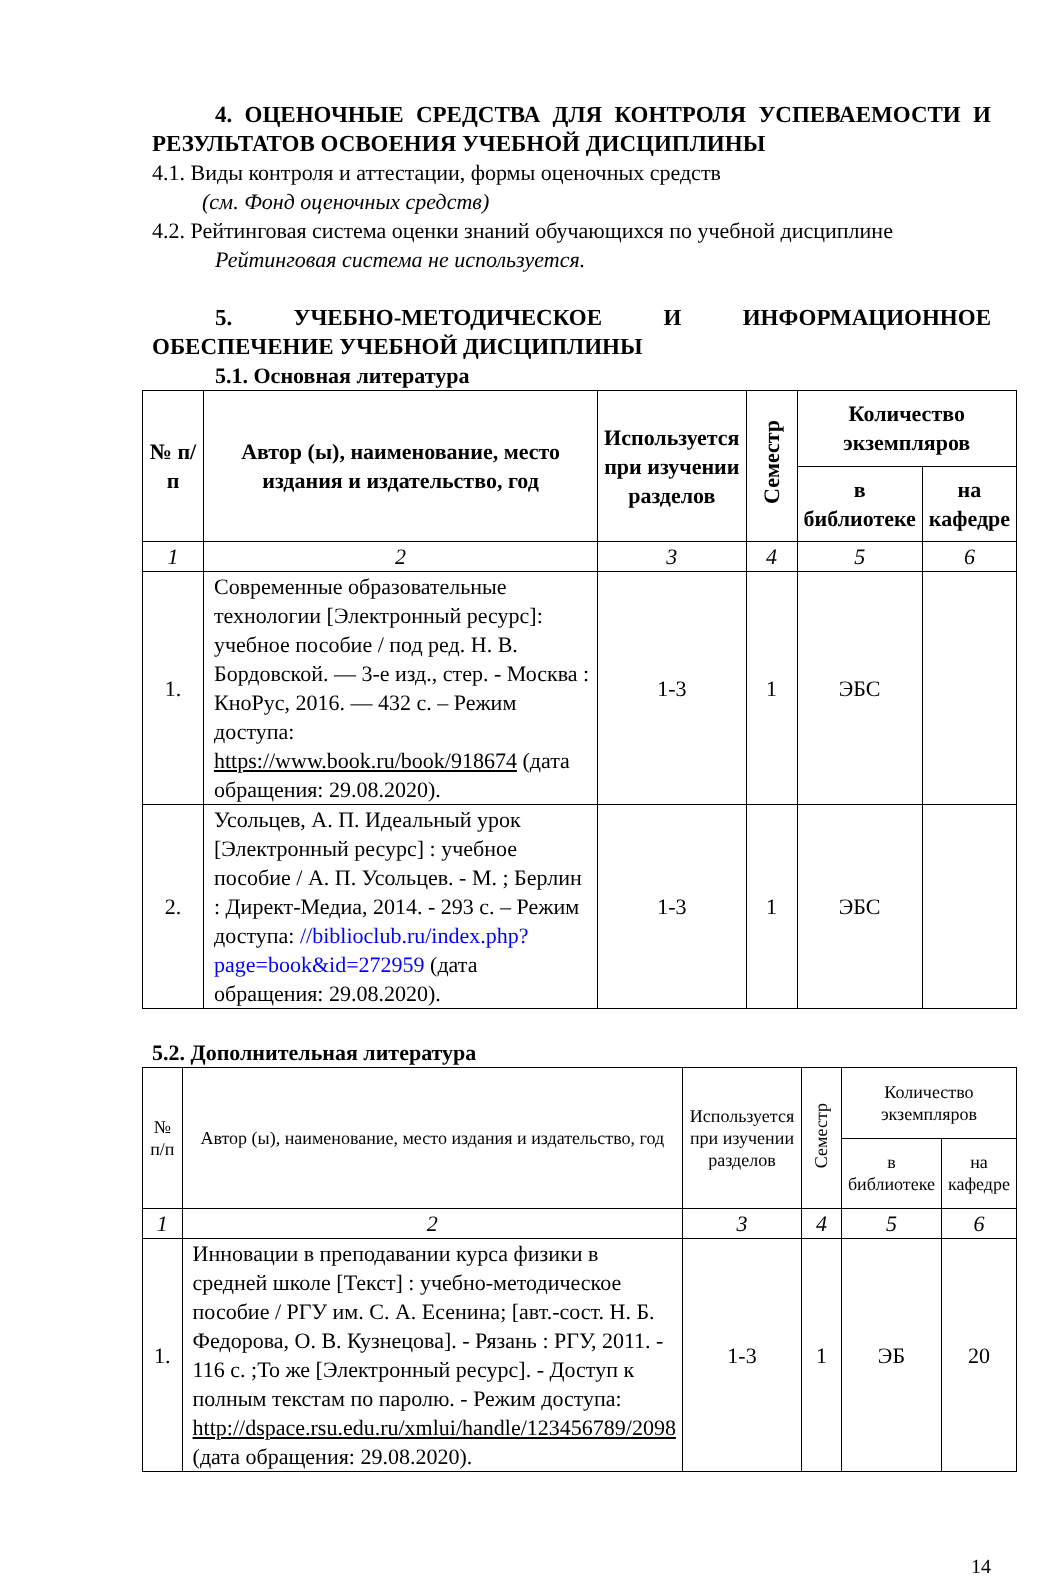4. ОЦЕНОЧНЫЕ СРЕДСТВА ДЛЯ КОНТРОЛЯ УСПЕВАЕМОСТИ И РЕЗУЛЬТАТОВ ОСВОЕНИЯ УЧЕБНОЙ ДИСЦИПЛИНЫ
4.1. Виды контроля и аттестации, формы оценочных средств
(см. Фонд оценочных средств)
4.2. Рейтинговая система оценки знаний обучающихся по учебной дисциплине
Рейтинговая система не используется.
5. УЧЕБНО-МЕТОДИЧЕСКОЕ И ИНФОРМАЦИОННОЕ ОБЕСПЕЧЕНИЕ УЧЕБНОЙ ДИСЦИПЛИНЫ
5.1. Основная литература
| № п/п | Автор (ы), наименование, место издания и издательство, год | Используется при изучении разделов | Семестр | Количество экземпляров | |
| --- | --- | --- | --- | --- | --- |
| | | | | в библиотеке | на кафедре |
| 1 | 2 | 3 | 4 | 5 | 6 |
| 1. | Современные образовательные технологии [Электронный ресурс]: учебное пособие / под ред. Н. В. Бордовской. — 3-е изд., стер. - Москва : КноРус, 2016. — 432 с. – Режим доступа: https://www.book.ru/book/918674 (дата обращения: 29.08.2020). | 1-3 | 1 | ЭБС | |
| 2. | Усольцев, А. П. Идеальный урок [Электронный ресурс] : учебное пособие / А. П. Усольцев. - М. ; Берлин : Директ-Медиа, 2014. - 293 с. – Режим доступа: //biblioclub.ru/index.php?page=book&id=272959 (дата обращения: 29.08.2020). | 1-3 | 1 | ЭБС | |
5.2. Дополнительная литература
| № п/п | Автор (ы), наименование, место издания и издательство, год | Используется при изучении разделов | Семестр | Количество экземпляров | |
| --- | --- | --- | --- | --- | --- |
| | | | | в библиотеке | на кафедре |
| 1 | 2 | 3 | 4 | 5 | 6 |
| 1. | Инновации в преподавании курса физики в средней школе [Текст] : учебно-методическое пособие / РГУ им. С. А. Есенина; [авт.-сост. Н. Б. Федорова, О. В. Кузнецова]. - Рязань : РГУ, 2011. - 116 с. ;То же [Электронный ресурс]. - Доступ к полным текстам по паролю. - Режим доступа: http://dspace.rsu.edu.ru/xmlui/handle/123456789/2098 (дата обращения: 29.08.2020). | 1-3 | 1 | ЭБ | 20 |
14